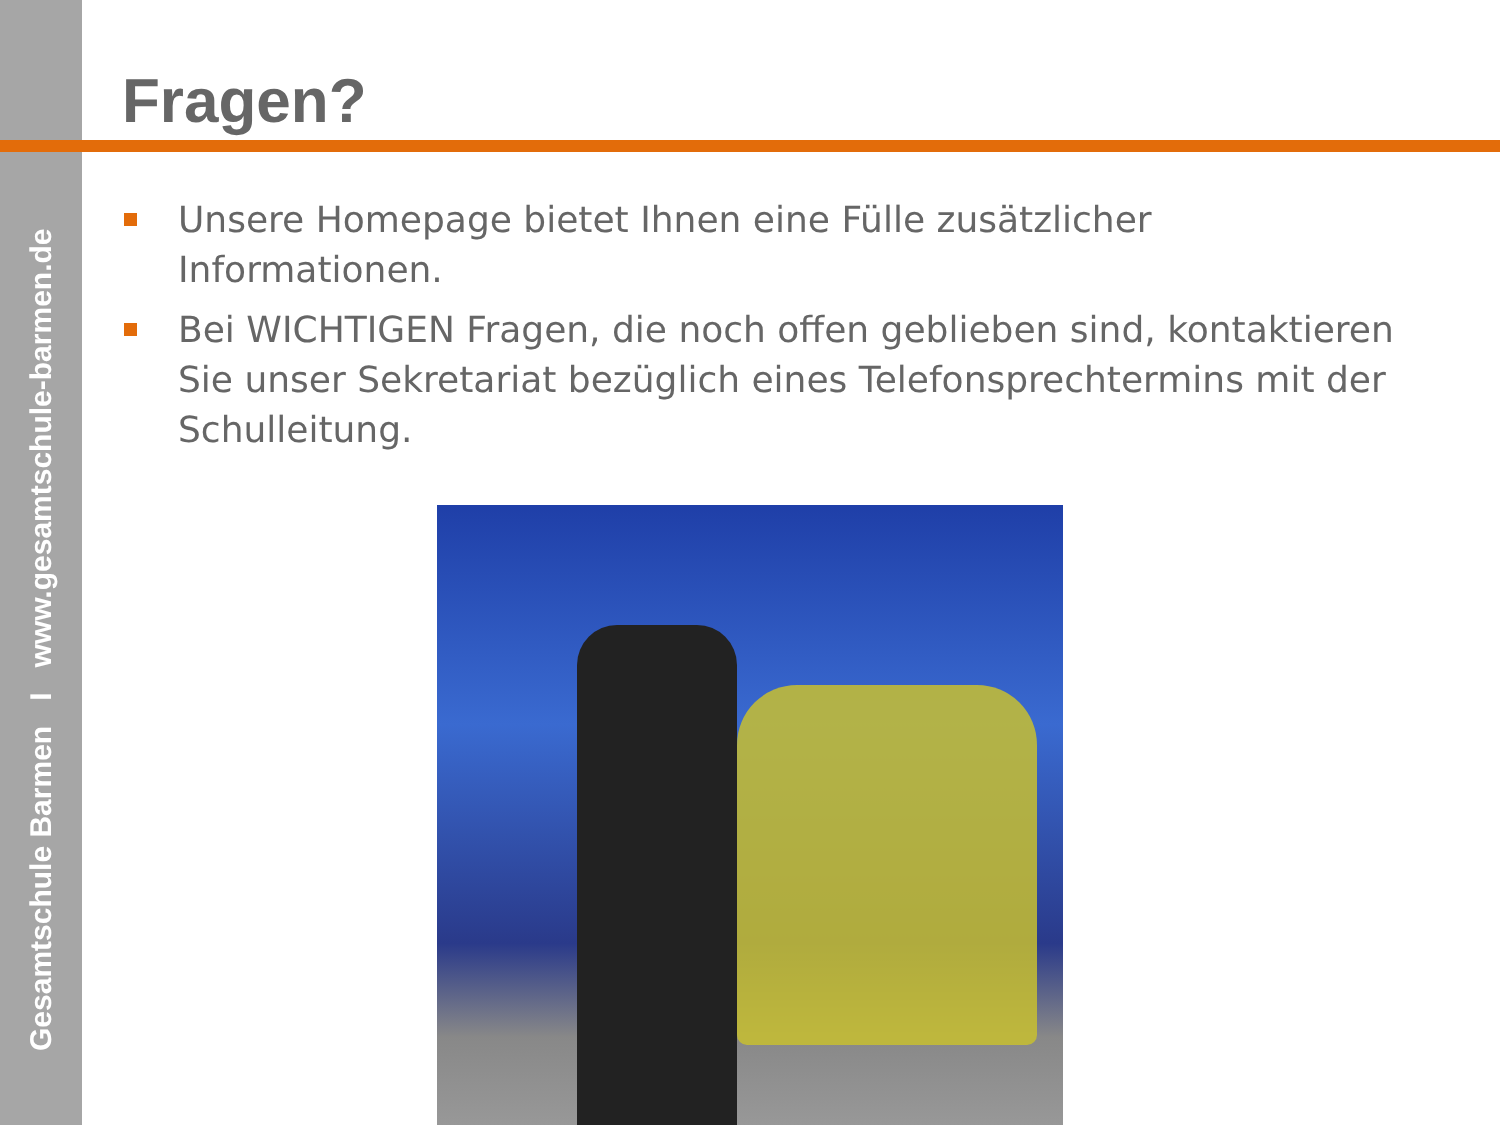Gesamtschule Barmen I www.gesamtschule-barmen.de
Fragen?
Unsere Homepage bietet Ihnen eine Fülle zusätzlicher Informationen.
Bei WICHTIGEN Fragen, die noch offen geblieben sind, kontaktieren Sie unser Sekretariat bezüglich eines Telefonsprechtermins mit der Schulleitung.